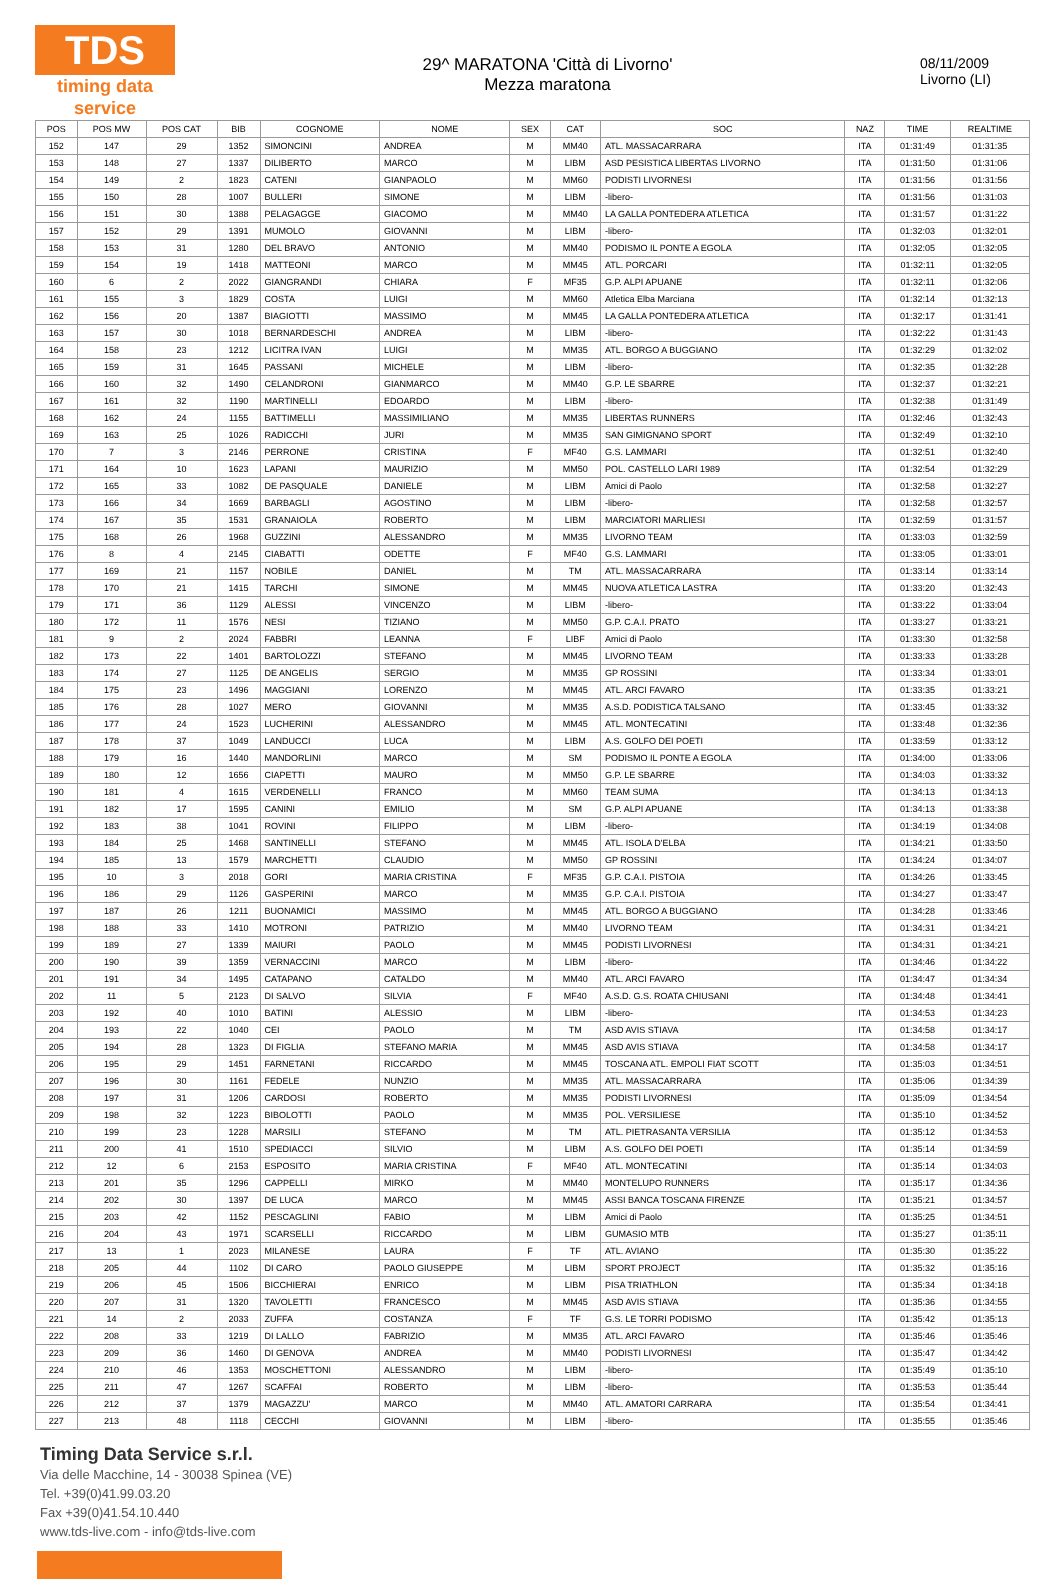TDS
timing data service
29^ MARATONA 'Città di Livorno'
Mezza maratona
08/11/2009
Livorno (LI)
| POS | POS MW | POS CAT | BIB | COGNOME | NOME | SEX | CAT | SOC | NAZ | TIME | REALTIME |
| --- | --- | --- | --- | --- | --- | --- | --- | --- | --- | --- | --- |
| 152 | 147 | 29 | 1352 | SIMONCINI | ANDREA | M | MM40 | ATL. MASSACARRARA | ITA | 01:31:49 | 01:31:35 |
| 153 | 148 | 27 | 1337 | DILIBERTO | MARCO | M | LIBM | ASD PESISTICA LIBERTAS LIVORNO | ITA | 01:31:50 | 01:31:06 |
| 154 | 149 | 2 | 1823 | CATENI | GIANPAOLO | M | MM60 | PODISTI LIVORNESI | ITA | 01:31:56 | 01:31:56 |
| 155 | 150 | 28 | 1007 | BULLERI | SIMONE | M | LIBM | -libero- | ITA | 01:31:56 | 01:31:03 |
| 156 | 151 | 30 | 1388 | PELAGAGGE | GIACOMO | M | MM40 | LA GALLA PONTEDERA ATLETICA | ITA | 01:31:57 | 01:31:22 |
| 157 | 152 | 29 | 1391 | MUMOLO | GIOVANNI | M | LIBM | -libero- | ITA | 01:32:03 | 01:32:01 |
| 158 | 153 | 31 | 1280 | DEL BRAVO | ANTONIO | M | MM40 | PODISMO IL PONTE A EGOLA | ITA | 01:32:05 | 01:32:05 |
| 159 | 154 | 19 | 1418 | MATTEONI | MARCO | M | MM45 | ATL. PORCARI | ITA | 01:32:11 | 01:32:05 |
| 160 | 6 | 2 | 2022 | GIANGRANDI | CHIARA | F | MF35 | G.P. ALPI APUANE | ITA | 01:32:11 | 01:32:06 |
| 161 | 155 | 3 | 1829 | COSTA | LUIGI | M | MM60 | Atletica Elba Marciana | ITA | 01:32:14 | 01:32:13 |
| 162 | 156 | 20 | 1387 | BIAGIOTTI | MASSIMO | M | MM45 | LA GALLA PONTEDERA ATLETICA | ITA | 01:32:17 | 01:31:41 |
| 163 | 157 | 30 | 1018 | BERNARDESCHI | ANDREA | M | LIBM | -libero- | ITA | 01:32:22 | 01:31:43 |
| 164 | 158 | 23 | 1212 | LICITRA IVAN | LUIGI | M | MM35 | ATL. BORGO A BUGGIANO | ITA | 01:32:29 | 01:32:02 |
| 165 | 159 | 31 | 1645 | PASSANI | MICHELE | M | LIBM | -libero- | ITA | 01:32:35 | 01:32:28 |
| 166 | 160 | 32 | 1490 | CELANDRONI | GIANMARCO | M | MM40 | G.P. LE SBARRE | ITA | 01:32:37 | 01:32:21 |
| 167 | 161 | 32 | 1190 | MARTINELLI | EDOARDO | M | LIBM | -libero- | ITA | 01:32:38 | 01:31:49 |
| 168 | 162 | 24 | 1155 | BATTIMELLI | MASSIMILIANO | M | MM35 | LIBERTAS RUNNERS | ITA | 01:32:46 | 01:32:43 |
| 169 | 163 | 25 | 1026 | RADICCHI | JURI | M | MM35 | SAN GIMIGNANO SPORT | ITA | 01:32:49 | 01:32:10 |
| 170 | 7 | 3 | 2146 | PERRONE | CRISTINA | F | MF40 | G.S. LAMMARI | ITA | 01:32:51 | 01:32:40 |
| 171 | 164 | 10 | 1623 | LAPANI | MAURIZIO | M | MM50 | POL. CASTELLO LARI 1989 | ITA | 01:32:54 | 01:32:29 |
| 172 | 165 | 33 | 1082 | DE PASQUALE | DANIELE | M | LIBM | Amici di Paolo | ITA | 01:32:58 | 01:32:27 |
| 173 | 166 | 34 | 1669 | BARBAGLI | AGOSTINO | M | LIBM | -libero- | ITA | 01:32:58 | 01:32:57 |
| 174 | 167 | 35 | 1531 | GRANAIOLA | ROBERTO | M | LIBM | MARCIATORI MARLIESI | ITA | 01:32:59 | 01:31:57 |
| 175 | 168 | 26 | 1968 | GUZZINI | ALESSANDRO | M | MM35 | LIVORNO TEAM | ITA | 01:33:03 | 01:32:59 |
| 176 | 8 | 4 | 2145 | CIABATTI | ODETTE | F | MF40 | G.S. LAMMARI | ITA | 01:33:05 | 01:33:01 |
| 177 | 169 | 21 | 1157 | NOBILE | DANIEL | M | TM | ATL. MASSACARRARA | ITA | 01:33:14 | 01:33:14 |
| 178 | 170 | 21 | 1415 | TARCHI | SIMONE | M | MM45 | NUOVA ATLETICA LASTRA | ITA | 01:33:20 | 01:32:43 |
| 179 | 171 | 36 | 1129 | ALESSI | VINCENZO | M | LIBM | -libero- | ITA | 01:33:22 | 01:33:04 |
| 180 | 172 | 11 | 1576 | NESI | TIZIANO | M | MM50 | G.P. C.A.I. PRATO | ITA | 01:33:27 | 01:33:21 |
| 181 | 9 | 2 | 2024 | FABBRI | LEANNA | F | LIBF | Amici di Paolo | ITA | 01:33:30 | 01:32:58 |
| 182 | 173 | 22 | 1401 | BARTOLOZZI | STEFANO | M | MM45 | LIVORNO TEAM | ITA | 01:33:33 | 01:33:28 |
| 183 | 174 | 27 | 1125 | DE ANGELIS | SERGIO | M | MM35 | GP ROSSINI | ITA | 01:33:34 | 01:33:01 |
| 184 | 175 | 23 | 1496 | MAGGIANI | LORENZO | M | MM45 | ATL. ARCI FAVARO | ITA | 01:33:35 | 01:33:21 |
| 185 | 176 | 28 | 1027 | MERO | GIOVANNI | M | MM35 | A.S.D. PODISTICA TALSANO | ITA | 01:33:45 | 01:33:32 |
| 186 | 177 | 24 | 1523 | LUCHERINI | ALESSANDRO | M | MM45 | ATL. MONTECATINI | ITA | 01:33:48 | 01:32:36 |
| 187 | 178 | 37 | 1049 | LANDUCCI | LUCA | M | LIBM | A.S. GOLFO DEI POETI | ITA | 01:33:59 | 01:33:12 |
| 188 | 179 | 16 | 1440 | MANDORLINI | MARCO | M | SM | PODISMO IL PONTE A EGOLA | ITA | 01:34:00 | 01:33:06 |
| 189 | 180 | 12 | 1656 | CIAPETTI | MAURO | M | MM50 | G.P. LE SBARRE | ITA | 01:34:03 | 01:33:32 |
| 190 | 181 | 4 | 1615 | VERDENELLI | FRANCO | M | MM60 | TEAM SUMA | ITA | 01:34:13 | 01:34:13 |
| 191 | 182 | 17 | 1595 | CANINI | EMILIO | M | SM | G.P. ALPI APUANE | ITA | 01:34:13 | 01:33:38 |
| 192 | 183 | 38 | 1041 | ROVINI | FILIPPO | M | LIBM | -libero- | ITA | 01:34:19 | 01:34:08 |
| 193 | 184 | 25 | 1468 | SANTINELLI | STEFANO | M | MM45 | ATL. ISOLA D'ELBA | ITA | 01:34:21 | 01:33:50 |
| 194 | 185 | 13 | 1579 | MARCHETTI | CLAUDIO | M | MM50 | GP ROSSINI | ITA | 01:34:24 | 01:34:07 |
| 195 | 10 | 3 | 2018 | GORI | MARIA CRISTINA | F | MF35 | G.P. C.A.I. PISTOIA | ITA | 01:34:26 | 01:33:45 |
| 196 | 186 | 29 | 1126 | GASPERINI | MARCO | M | MM35 | G.P. C.A.I. PISTOIA | ITA | 01:34:27 | 01:33:47 |
| 197 | 187 | 26 | 1211 | BUONAMICI | MASSIMO | M | MM45 | ATL. BORGO A BUGGIANO | ITA | 01:34:28 | 01:33:46 |
| 198 | 188 | 33 | 1410 | MOTRONI | PATRIZIO | M | MM40 | LIVORNO TEAM | ITA | 01:34:31 | 01:34:21 |
| 199 | 189 | 27 | 1339 | MAIURI | PAOLO | M | MM45 | PODISTI LIVORNESI | ITA | 01:34:31 | 01:34:21 |
| 200 | 190 | 39 | 1359 | VERNACCINI | MARCO | M | LIBM | -libero- | ITA | 01:34:46 | 01:34:22 |
| 201 | 191 | 34 | 1495 | CATAPANO | CATALDO | M | MM40 | ATL. ARCI FAVARO | ITA | 01:34:47 | 01:34:34 |
| 202 | 11 | 5 | 2123 | DI SALVO | SILVIA | F | MF40 | A.S.D. G.S. ROATA CHIUSANI | ITA | 01:34:48 | 01:34:41 |
| 203 | 192 | 40 | 1010 | BATINI | ALESSIO | M | LIBM | -libero- | ITA | 01:34:53 | 01:34:23 |
| 204 | 193 | 22 | 1040 | CEI | PAOLO | M | TM | ASD AVIS STIAVA | ITA | 01:34:58 | 01:34:17 |
| 205 | 194 | 28 | 1323 | DI FIGLIA | STEFANO MARIA | M | MM45 | ASD AVIS STIAVA | ITA | 01:34:58 | 01:34:17 |
| 206 | 195 | 29 | 1451 | FARNETANI | RICCARDO | M | MM45 | TOSCANA ATL. EMPOLI FIAT SCOTT | ITA | 01:35:03 | 01:34:51 |
| 207 | 196 | 30 | 1161 | FEDELE | NUNZIO | M | MM35 | ATL. MASSACARRARA | ITA | 01:35:06 | 01:34:39 |
| 208 | 197 | 31 | 1206 | CARDOSI | ROBERTO | M | MM35 | PODISTI LIVORNESI | ITA | 01:35:09 | 01:34:54 |
| 209 | 198 | 32 | 1223 | BIBOLOTTI | PAOLO | M | MM35 | POL. VERSILIESE | ITA | 01:35:10 | 01:34:52 |
| 210 | 199 | 23 | 1228 | MARSILI | STEFANO | M | TM | ATL. PIETRASANTA VERSILIA | ITA | 01:35:12 | 01:34:53 |
| 211 | 200 | 41 | 1510 | SPEDIACCI | SILVIO | M | LIBM | A.S. GOLFO DEI POETI | ITA | 01:35:14 | 01:34:59 |
| 212 | 12 | 6 | 2153 | ESPOSITO | MARIA CRISTINA | F | MF40 | ATL. MONTECATINI | ITA | 01:35:14 | 01:34:03 |
| 213 | 201 | 35 | 1296 | CAPPELLI | MIRKO | M | MM40 | MONTELUPO RUNNERS | ITA | 01:35:17 | 01:34:36 |
| 214 | 202 | 30 | 1397 | DE LUCA | MARCO | M | MM45 | ASSI BANCA TOSCANA FIRENZE | ITA | 01:35:21 | 01:34:57 |
| 215 | 203 | 42 | 1152 | PESCAGLINI | FABIO | M | LIBM | Amici di Paolo | ITA | 01:35:25 | 01:34:51 |
| 216 | 204 | 43 | 1971 | SCARSELLI | RICCARDO | M | LIBM | GUMASIO MTB | ITA | 01:35:27 | 01:35:11 |
| 217 | 13 | 1 | 2023 | MILANESE | LAURA | F | TF | ATL. AVIANO | ITA | 01:35:30 | 01:35:22 |
| 218 | 205 | 44 | 1102 | DI CARO | PAOLO GIUSEPPE | M | LIBM | SPORT PROJECT | ITA | 01:35:32 | 01:35:16 |
| 219 | 206 | 45 | 1506 | BICCHIERAI | ENRICO | M | LIBM | PISA TRIATHLON | ITA | 01:35:34 | 01:34:18 |
| 220 | 207 | 31 | 1320 | TAVOLETTI | FRANCESCO | M | MM45 | ASD AVIS STIAVA | ITA | 01:35:36 | 01:34:55 |
| 221 | 14 | 2 | 2033 | ZUFFA | COSTANZA | F | TF | G.S. LE TORRI PODISMO | ITA | 01:35:42 | 01:35:13 |
| 222 | 208 | 33 | 1219 | DI LALLO | FABRIZIO | M | MM35 | ATL. ARCI FAVARO | ITA | 01:35:46 | 01:35:46 |
| 223 | 209 | 36 | 1460 | DI GENOVA | ANDREA | M | MM40 | PODISTI LIVORNESI | ITA | 01:35:47 | 01:34:42 |
| 224 | 210 | 46 | 1353 | MOSCHETTONI | ALESSANDRO | M | LIBM | -libero- | ITA | 01:35:49 | 01:35:10 |
| 225 | 211 | 47 | 1267 | SCAFFAI | ROBERTO | M | LIBM | -libero- | ITA | 01:35:53 | 01:35:44 |
| 226 | 212 | 37 | 1379 | MAGAZZU' | MARCO | M | MM40 | ATL. AMATORI CARRARA | ITA | 01:35:54 | 01:34:41 |
| 227 | 213 | 48 | 1118 | CECCHI | GIOVANNI | M | LIBM | -libero- | ITA | 01:35:55 | 01:35:46 |
Timing Data Service s.r.l.
Via delle Macchine, 14 - 30038 Spinea (VE)
Tel. +39(0)41.99.03.20
Fax +39(0)41.54.10.440
www.tds-live.com - info@tds-live.com